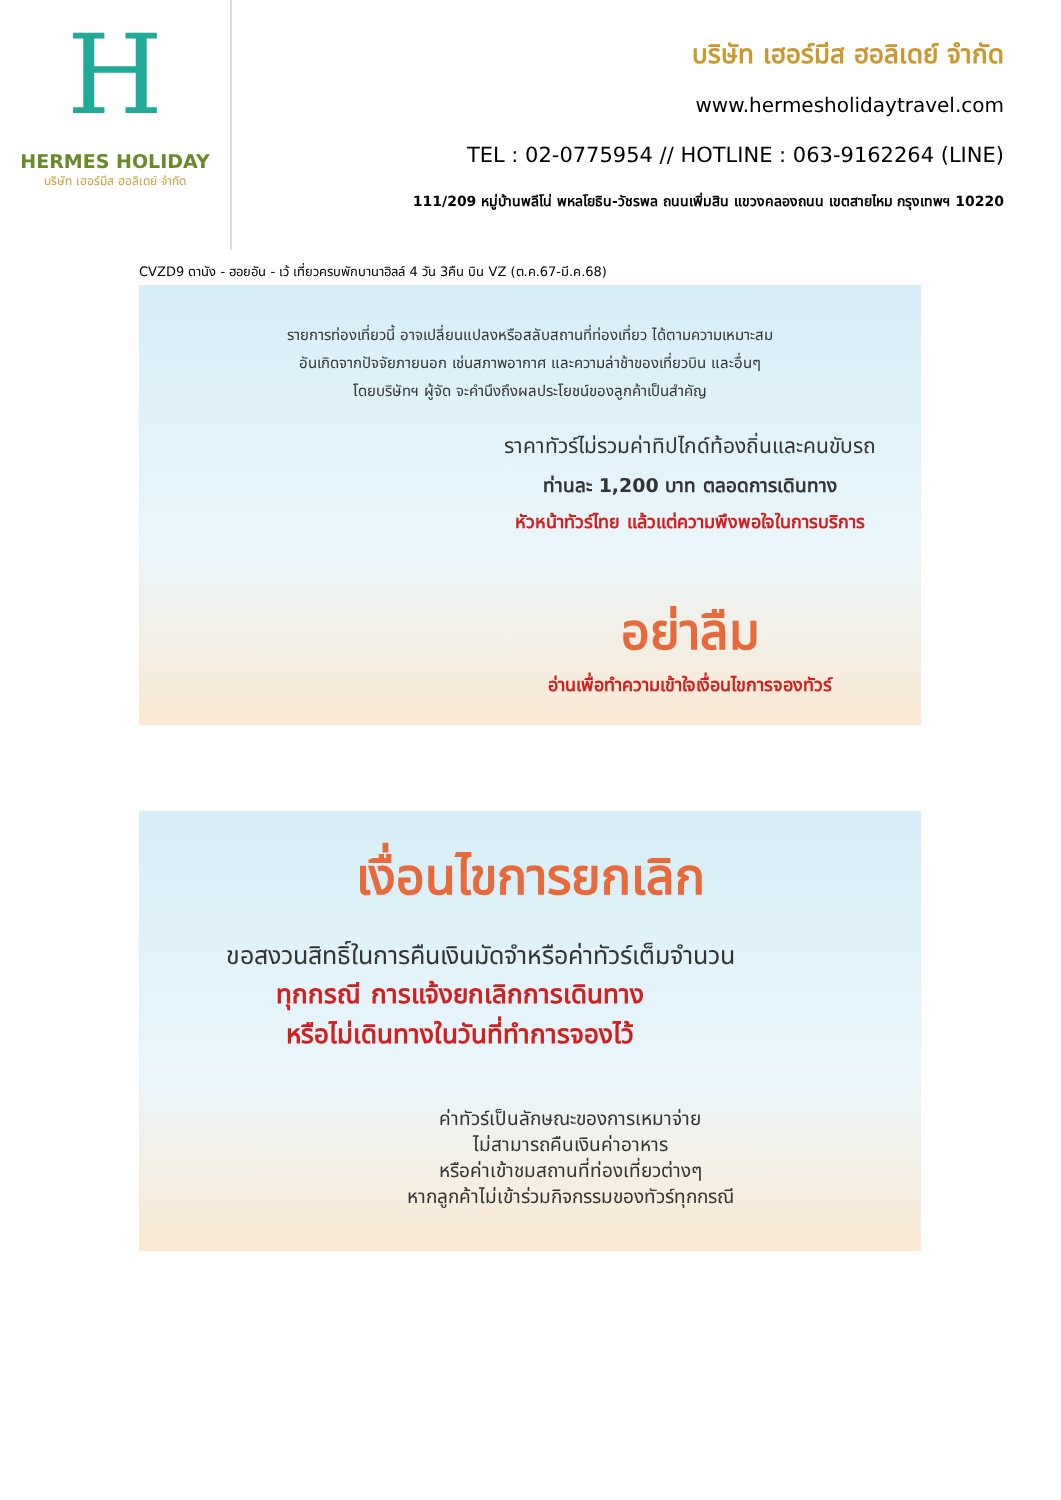H
HERMES HOLIDAY
บริษัท เฮอร์มีส ฮอลิเดย์ จำกัด
บริษัท เฮอร์มีส ฮอลิเดย์ จำกัด
www.hermesholidaytravel.com
TEL : 02-0775954 // HOTLINE : 063-9162264 (LINE)
111/209 หมู่บ้านพลีโน่ พหลโยธิน-วัชรพล ถนนเพิ่มสิน แขวงคลองถนน เขตสายไหม กรุงเทพฯ 10220
CVZD9 ดานัง - ฮอยอัน - เว้ เที่ยวครบพักบานาฮิลล์ 4 วัน 3คืน บิน VZ (ต.ค.67-มี.ค.68)
รายการท่องเที่ยวนี้ อาจเปลี่ยนแปลงหรือสลับสถานที่ท่องเที่ยว ได้ตามความเหมาะสม
อันเกิดจากปัจจัยภายนอก เช่นสภาพอากาศ และความล่าช้าของเที่ยวบิน และอื่นๆ
โดยบริษัทฯ ผู้จัด จะคำนึงถึงผลประโยชน์ของลูกค้าเป็นสำคัญ
ราคาทัวร์ไม่รวมค่าทิปไกด์ท้องถิ่นและคนขับรถ
ท่านละ 1,200 บาท ตลอดการเดินทาง
หัวหน้าทัวร์ไทย แล้วแต่ความพึงพอใจในการบริการ
อย่าลืม
อ่านเพื่อทำความเข้าใจเงื่อนไขการจองทัวร์
เงื่อนไขการยกเลิก
ขอสงวนสิทธิ์ในการคืนเงินมัดจำหรือค่าทัวร์เต็มจำนวน
ทุกกรณี การแจ้งยกเลิกการเดินทาง
หรือไม่เดินทางในวันที่ทำการจองไว้
ค่าทัวร์เป็นลักษณะของการเหมาจ่าย
ไม่สามารถคืนเงินค่าอาหาร
หรือค่าเข้าชมสถานที่ท่องเที่ยวต่างๆ
หากลูกค้าไม่เข้าร่วมกิจกรรมของทัวร์ทุกกรณี